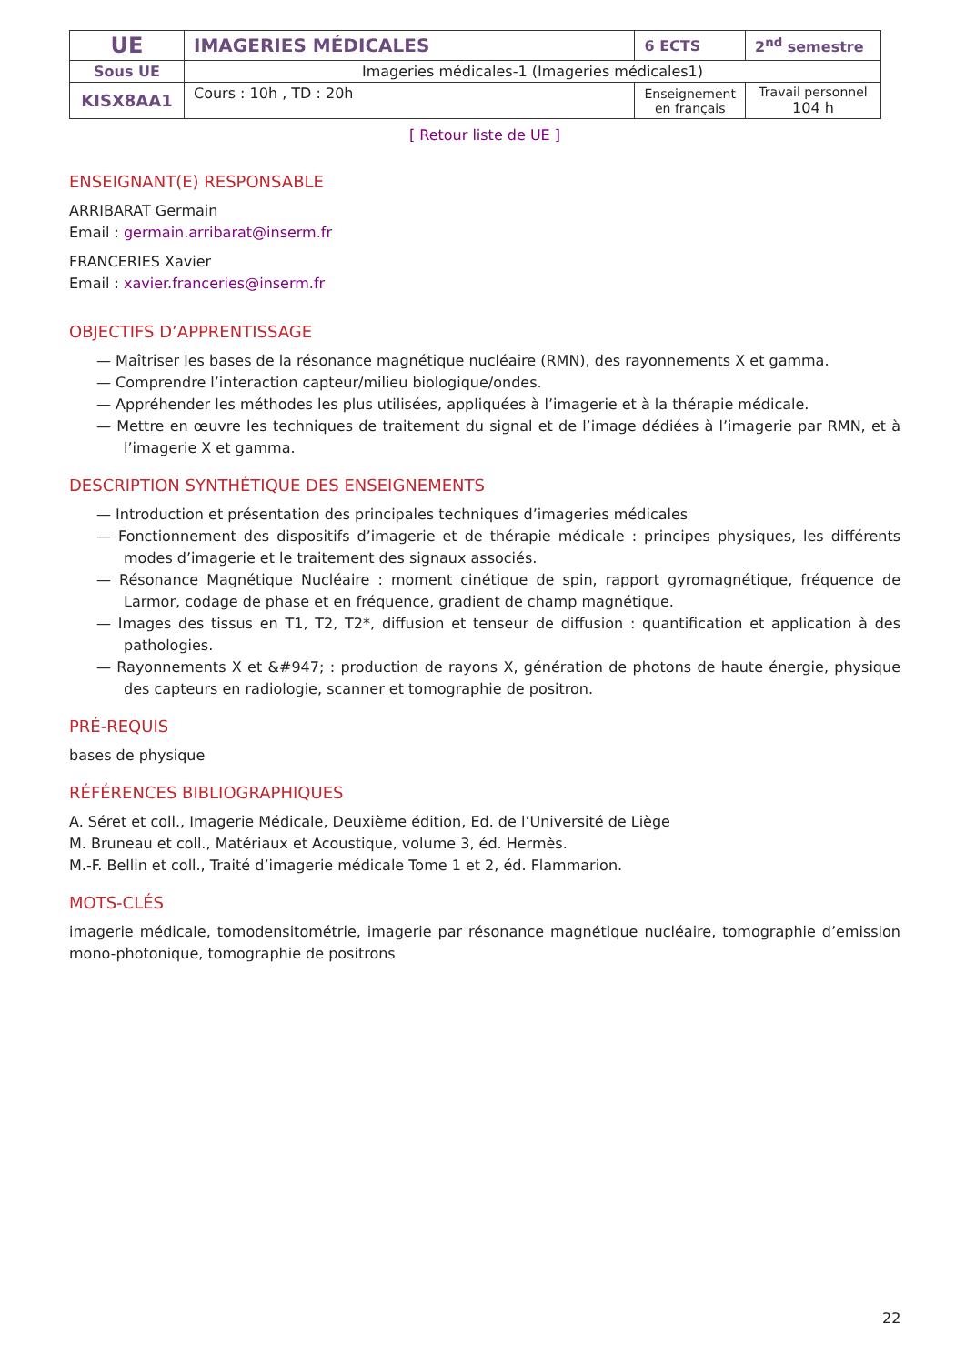| UE | IMAGERIES MÉDICALES | 6 ECTS | 2<sup>nd</sup> semestre |
| Sous UE | Imageries médicales-1 (Imageries médicales1) | | |
| KISX8AA1 | Cours : 10h , TD : 20h | Enseignement en français | Travail personnel 104 h |
[ Retour liste de UE ]
ENSEIGNANT(E) RESPONSABLE
ARRIBARAT Germain
Email : germain.arribarat@inserm.fr
FRANCERIES Xavier
Email : xavier.franceries@inserm.fr
OBJECTIFS D’APPRENTISSAGE
— Maîtriser les bases de la résonance magnétique nucléaire (RMN), des rayonnements X et gamma.
— Comprendre l’interaction capteur/milieu biologique/ondes.
— Appréhender les méthodes les plus utilisées, appliquées à l’imagerie et à la thérapie médicale.
— Mettre en œuvre les techniques de traitement du signal et de l’image dédiées à l’imagerie par RMN, et à l’imagerie X et gamma.
DESCRIPTION SYNTHÉTIQUE DES ENSEIGNEMENTS
— Introduction et présentation des principales techniques d’imageries médicales
— Fonctionnement des dispositifs d’imagerie et de thérapie médicale : principes physiques, les différents modes d’imagerie et le traitement des signaux associés.
— Résonance Magnétique Nucléaire : moment cinétique de spin, rapport gyromagnétique, fréquence de Larmor, codage de phase et en fréquence, gradient de champ magnétique.
— Images des tissus en T1, T2, T2*, diffusion et tenseur de diffusion : quantification et application à des pathologies.
— Rayonnements X et &#947; : production de rayons X, génération de photons de haute énergie, physique des capteurs en radiologie, scanner et tomographie de positron.
PRÉ-REQUIS
bases de physique
RÉFÉRENCES BIBLIOGRAPHIQUES
A. Séret et coll., Imagerie Médicale, Deuxième édition, Ed. de l’Université de Liège
M. Bruneau et coll., Matériaux et Acoustique, volume 3, éd. Hermès.
M.-F. Bellin et coll., Traité d’imagerie médicale Tome 1 et 2, éd. Flammarion.
MOTS-CLÉS
imagerie médicale, tomodensitométrie, imagerie par résonance magnétique nucléaire, tomographie d’emission mono-photonique, tomographie de positrons
22